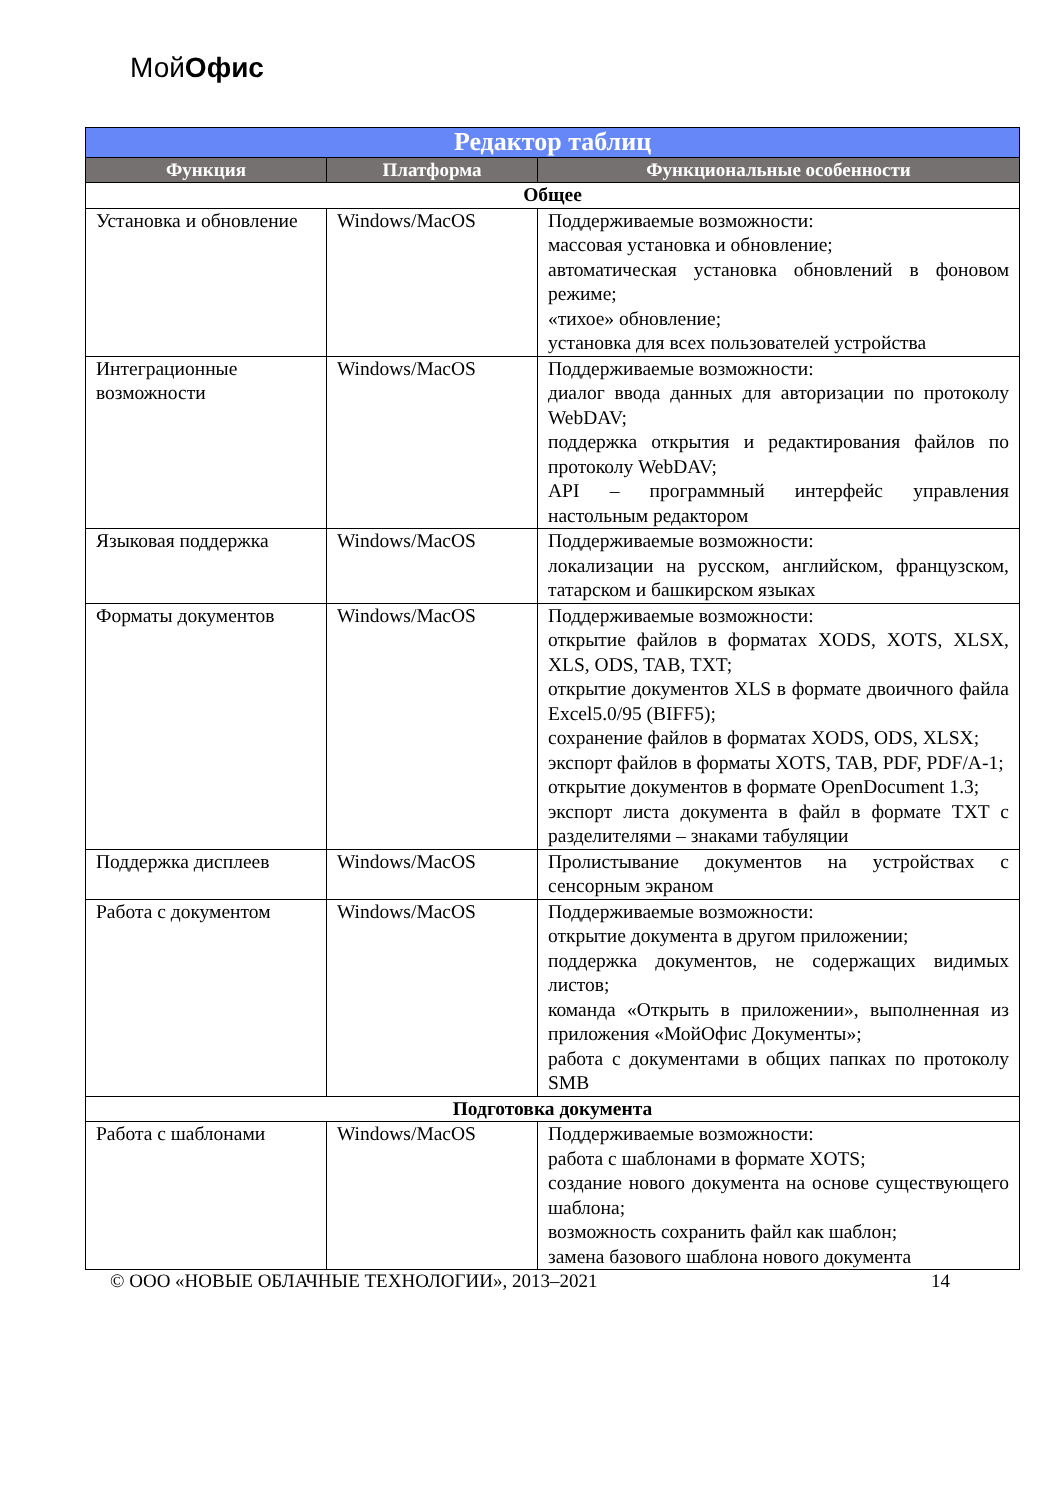МойОфис
| Редактор таблиц | | |
| --- | --- | --- |
| Функция | Платформа | Функциональные особенности |
| Общее | | |
| Установка и обновление | Windows/MacOS | Поддерживаемые возможности: массовая установка и обновление; автоматическая установка обновлений в фоновом режиме; «тихое» обновление; установка для всех пользователей устройства |
| Интеграционные возможности | Windows/MacOS | Поддерживаемые возможности: диалог ввода данных для авторизации по протоколу WebDAV; поддержка открытия и редактирования файлов по протоколу WebDAV; API – программный интерфейс управления настольным редактором |
| Языковая поддержка | Windows/MacOS | Поддерживаемые возможности: локализации на русском, английском, французском, татарском и башкирском языках |
| Форматы документов | Windows/MacOS | Поддерживаемые возможности: открытие файлов в форматах XODS, XOTS, XLSX, XLS, ODS, TAB, TXT; открытие документов XLS в формате двоичного файла Excel5.0/95 (BIFF5); сохранение файлов в форматах XODS, ODS, XLSX; экспорт файлов в форматы XOTS, TAB, PDF, PDF/A-1; открытие документов в формате OpenDocument 1.3; экспорт листа документа в файл в формате TXT с разделителями – знаками табуляции |
| Поддержка дисплеев | Windows/MacOS | Пролистывание документов на устройствах с сенсорным экраном |
| Работа с документом | Windows/MacOS | Поддерживаемые возможности: открытие документа в другом приложении; поддержка документов, не содержащих видимых листов; команда «Открыть в приложении», выполненная из приложения «МойОфис Документы»; работа с документами в общих папках по протоколу SMB |
| Подготовка документа | | |
| Работа с шаблонами | Windows/MacOS | Поддерживаемые возможности: работа с шаблонами в формате XOTS; создание нового документа на основе существующего шаблона; возможность сохранить файл как шаблон; замена базового шаблона нового документа |
© ООО «НОВЫЕ ОБЛАЧНЫЕ ТЕХНОЛОГИИ», 2013–2021 14